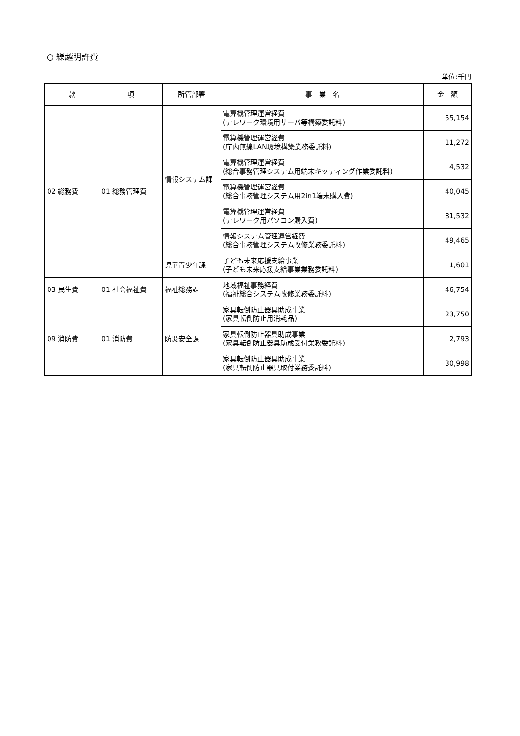○ 繰越明許費
単位:千円
| 款 | 項 | 所管部署 | 事 業 名 | 金 額 |
| --- | --- | --- | --- | --- |
| 02 総務費 | 01 総務管理費 | 情報システム課 | 電算機管理運営経費 (テレワーク環境用サーバ等構築委託料) | 55,154 |
| | | | 電算機管理運営経費 (庁内無線LAN環境構築業務委託料) | 11,272 |
| | | | 電算機管理運営経費 (総合事務管理システム用端末キッティング作業委託料) | 4,532 |
| | | | 電算機管理運営経費 (総合事務管理システム用2in1端末購入費) | 40,045 |
| | | | 電算機管理運営経費 (テレワーク用パソコン購入費) | 81,532 |
| | | | 情報システム管理運営経費 (総合事務管理システム改修業務委託料) | 49,465 |
| | | 児童青少年課 | 子ども未来応援支給事業 (子ども未来応援支給事業業務委託料) | 1,601 |
| 03 民生費 | 01 社会福祉費 | 福祉総務課 | 地域福祉事務経費 (福祉総合システム改修業務委託料) | 46,754 |
| 09 消防費 | 01 消防費 | 防災安全課 | 家具転倒防止器具助成事業 (家具転倒防止用消耗品) | 23,750 |
| | | | 家具転倒防止器具助成事業 (家具転倒防止器具助成受付業務委託料) | 2,793 |
| | | | 家具転倒防止器具助成事業 (家具転倒防止器具取付業務委託料) | 30,998 |